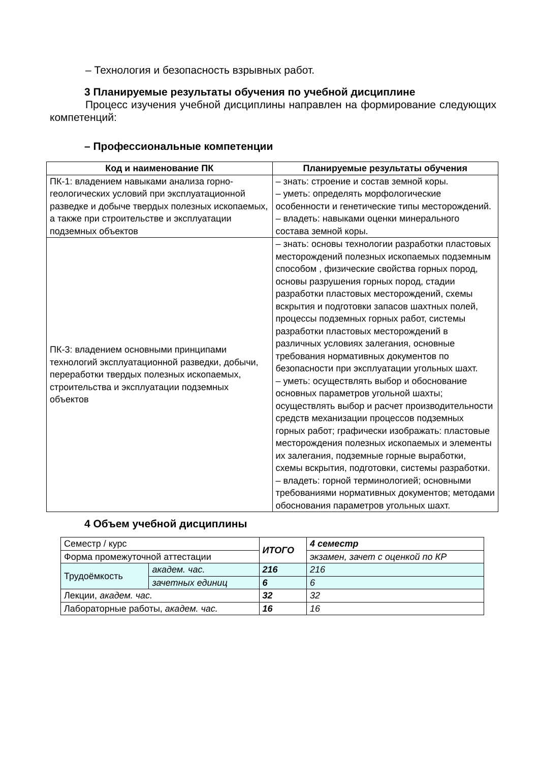– Технология и безопасность взрывных работ.
3 Планируемые результаты обучения по учебной дисциплине
Процесс изучения учебной дисциплины направлен на формирование следующих компетенций:
– Профессиональные компетенции
| Код и наименование ПК | Планируемые результаты обучения |
| --- | --- |
| ПК-1: владением навыками анализа горно-геологических условий при эксплуатационной разведке и добыче твердых полезных ископаемых, а также при строительстве и эксплуатации подземных объектов | – знать: строение и состав земной коры. – уметь: определять морфологические особенности и генетические типы месторождений. – владеть: навыками оценки минерального состава земной коры. |
| ПК-3: владением основными принципами технологий эксплуатационной разведки, добычи, переработки твердых полезных ископаемых, строительства и эксплуатации подземных объектов | – знать: основы технологии разработки пластовых месторождений полезных ископаемых подземным способом , физические свойства горных пород, основы разрушения горных пород, стадии разработки пластовых месторождений, схемы вскрытия и подготовки запасов шахтных полей, процессы подземных горных работ, системы разработки пластовых месторождений в различных условиях залегания, основные требования нормативных документов по безопасности при эксплуатации угольных шахт. – уметь: осуществлять выбор и обоснование основных параметров угольной шахты; осуществлять выбор и расчет производительности средств механизации процессов подземных горных работ; графически изображать: пластовые месторождения полезных ископаемых и элементы их залегания, подземные горные выработки, схемы вскрытия, подготовки, системы разработки. – владеть: горной терминологией; основными требованиями нормативных документов; методами обоснования параметров угольных шахт. |
4 Объем учебной дисциплины
| Семестр / курс | | ИТОГО | 4 семестр |
| Форма промежуточной аттестации | | | экзамен, зачет с оценкой по КР |
| Трудоёмкость | академ. час. | 216 | 216 |
| | зачетных единиц | 6 | 6 |
| Лекции, академ. час. | | 32 | 32 |
| Лабораторные работы, академ. час. | | 16 | 16 |